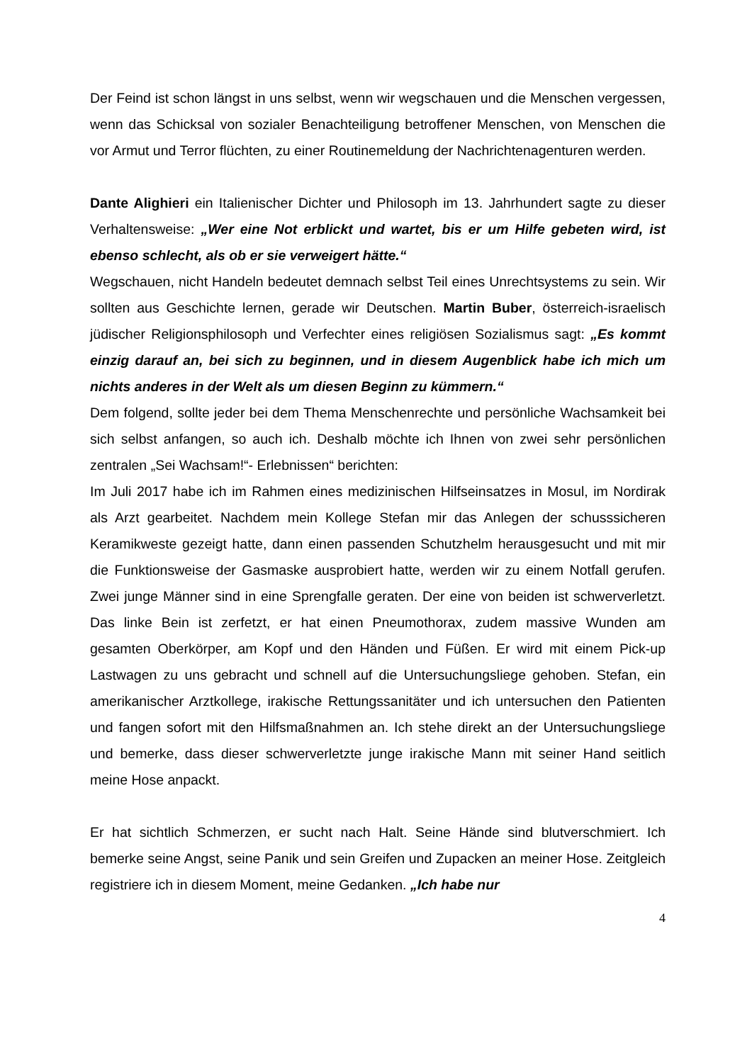Der Feind ist schon längst in uns selbst, wenn wir wegschauen und die Menschen vergessen, wenn das Schicksal von sozialer Benachteiligung betroffener Menschen, von Menschen die vor Armut und Terror flüchten, zu einer Routinemeldung der Nachrichtenagenturen werden.
Dante Alighieri ein Italienischer Dichter und Philosoph im 13. Jahrhundert sagte zu dieser Verhaltensweise: „Wer eine Not erblickt und wartet, bis er um Hilfe gebeten wird, ist ebenso schlecht, als ob er sie verweigert hätte.“
Wegschauen, nicht Handeln bedeutet demnach selbst Teil eines Unrechtsystems zu sein. Wir sollten aus Geschichte lernen, gerade wir Deutschen. Martin Buber, österreich-israelisch jüdischer Religionsphilosoph und Verfechter eines religiösen Sozialismus sagt: „Es kommt einzig darauf an, bei sich zu beginnen, und in diesem Augenblick habe ich mich um nichts anderes in der Welt als um diesen Beginn zu kümmern.“
Dem folgend, sollte jeder bei dem Thema Menschenrechte und persönliche Wachsamkeit bei sich selbst anfangen, so auch ich. Deshalb möchte ich Ihnen von zwei sehr persönlichen zentralen „Sei Wachsam!“- Erlebnissen“ berichten:
Im Juli 2017 habe ich im Rahmen eines medizinischen Hilfseinsatzes in Mosul, im Nordirak als Arzt gearbeitet. Nachdem mein Kollege Stefan mir das Anlegen der schusssicheren Keramikweste gezeigt hatte, dann einen passenden Schutzhelm herausgesucht und mit mir die Funktionsweise der Gasmaske ausprobiert hatte, werden wir zu einem Notfall gerufen. Zwei junge Männer sind in eine Sprengfalle geraten. Der eine von beiden ist schwerverletzt. Das linke Bein ist zerfetzt, er hat einen Pneumothorax, zudem massive Wunden am gesamten Oberkörper, am Kopf und den Händen und Füßen. Er wird mit einem Pick-up Lastwagen zu uns gebracht und schnell auf die Untersuchungsliege gehoben. Stefan, ein amerikanischer Arztkollege, irakische Rettungssanitäter und ich untersuchen den Patienten und fangen sofort mit den Hilfsmaßnahmen an. Ich stehe direkt an der Untersuchungsliege und bemerke, dass dieser schwerverletzte junge irakische Mann mit seiner Hand seitlich meine Hose anpackt.
Er hat sichtlich Schmerzen, er sucht nach Halt. Seine Hände sind blutverschmiert. Ich bemerke seine Angst, seine Panik und sein Greifen und Zupacken an meiner Hose. Zeitgleich registriere ich in diesem Moment, meine Gedanken. „Ich habe nur
4